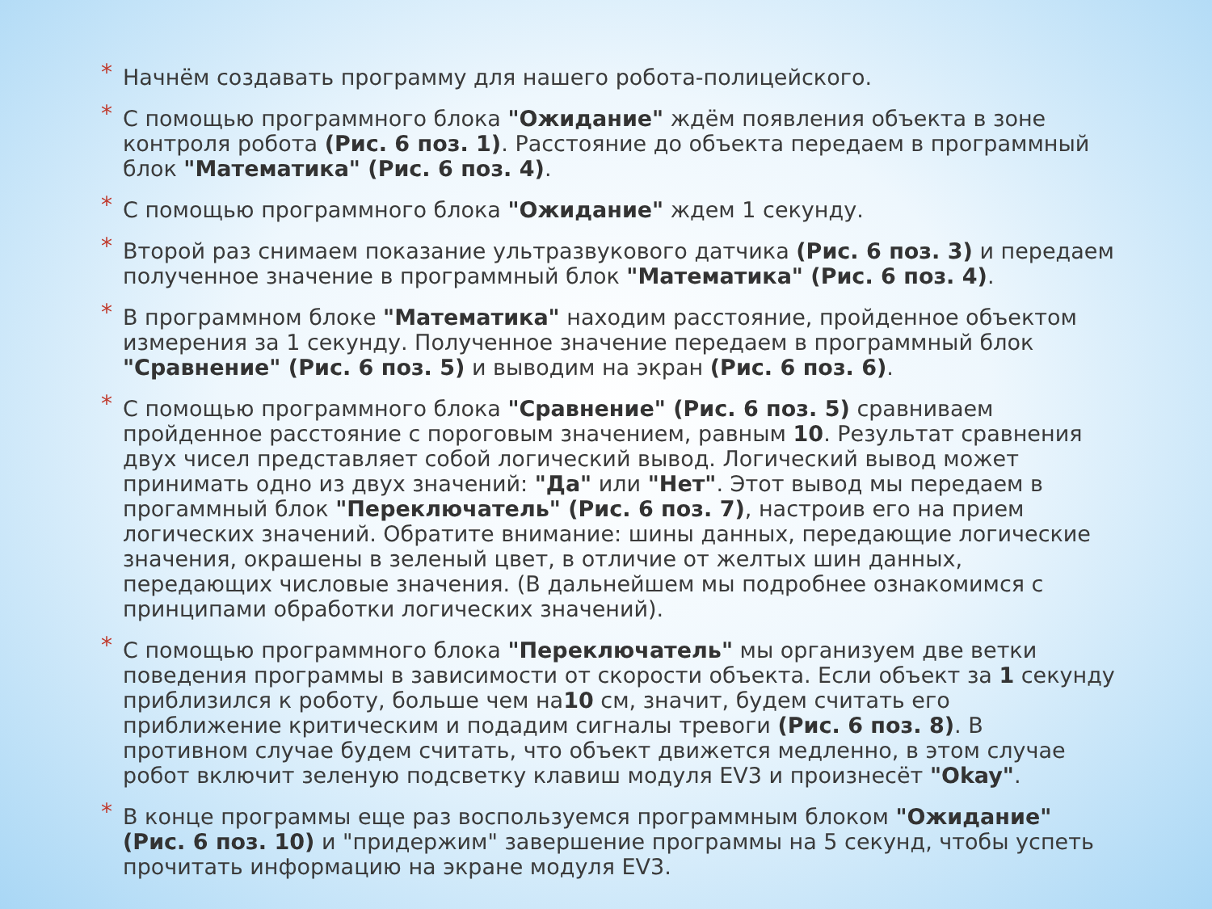* Начнём создавать программу для нашего робота-полицейского.
* С помощью программного блока "Ожидание" ждём появления объекта в зоне контроля робота (Рис. 6 поз. 1). Расстояние до объекта передаем в программный блок "Математика" (Рис. 6 поз. 4).
* С помощью программного блока "Ожидание" ждем 1 секунду.
* Второй раз снимаем показание ультразвукового датчика (Рис. 6 поз. 3) и передаем полученное значение в программный блок "Математика" (Рис. 6 поз. 4).
* В программном блоке "Математика" находим расстояние, пройденное объектом измерения за 1 секунду. Полученное значение передаем в программный блок "Сравнение" (Рис. 6 поз. 5) и выводим на экран (Рис. 6 поз. 6).
* С помощью программного блока "Сравнение" (Рис. 6 поз. 5) сравниваем пройденное расстояние с пороговым значением, равным 10. Результат сравнения двух чисел представляет собой логический вывод. Логический вывод может принимать одно из двух значений: "Да" или "Нет". Этот вывод мы передаем в прогаммный блок "Переключатель" (Рис. 6 поз. 7), настроив его на прием логических значений. Обратите внимание: шины данных, передающие логические значения, окрашены в зеленый цвет, в отличие от желтых шин данных, передающих числовые значения. (В дальнейшем мы подробнее ознакомимся с принципами обработки логических значений).
* С помощью программного блока "Переключатель" мы организуем две ветки поведения программы в зависимости от скорости объекта. Если объект за 1 секунду приблизился к роботу, больше чем на10 см, значит, будем считать его приближение критическим и подадим сигналы тревоги (Рис. 6 поз. 8). В противном случае будем считать, что объект движется медленно, в этом случае робот включит зеленую подсветку клавиш модуля EV3 и произнесёт "Okay".
* В конце программы еще раз воспользуемся программным блоком "Ожидание" (Рис. 6 поз. 10) и "придержим" завершение программы на 5 секунд, чтобы успеть прочитать информацию на экране модуля EV3.